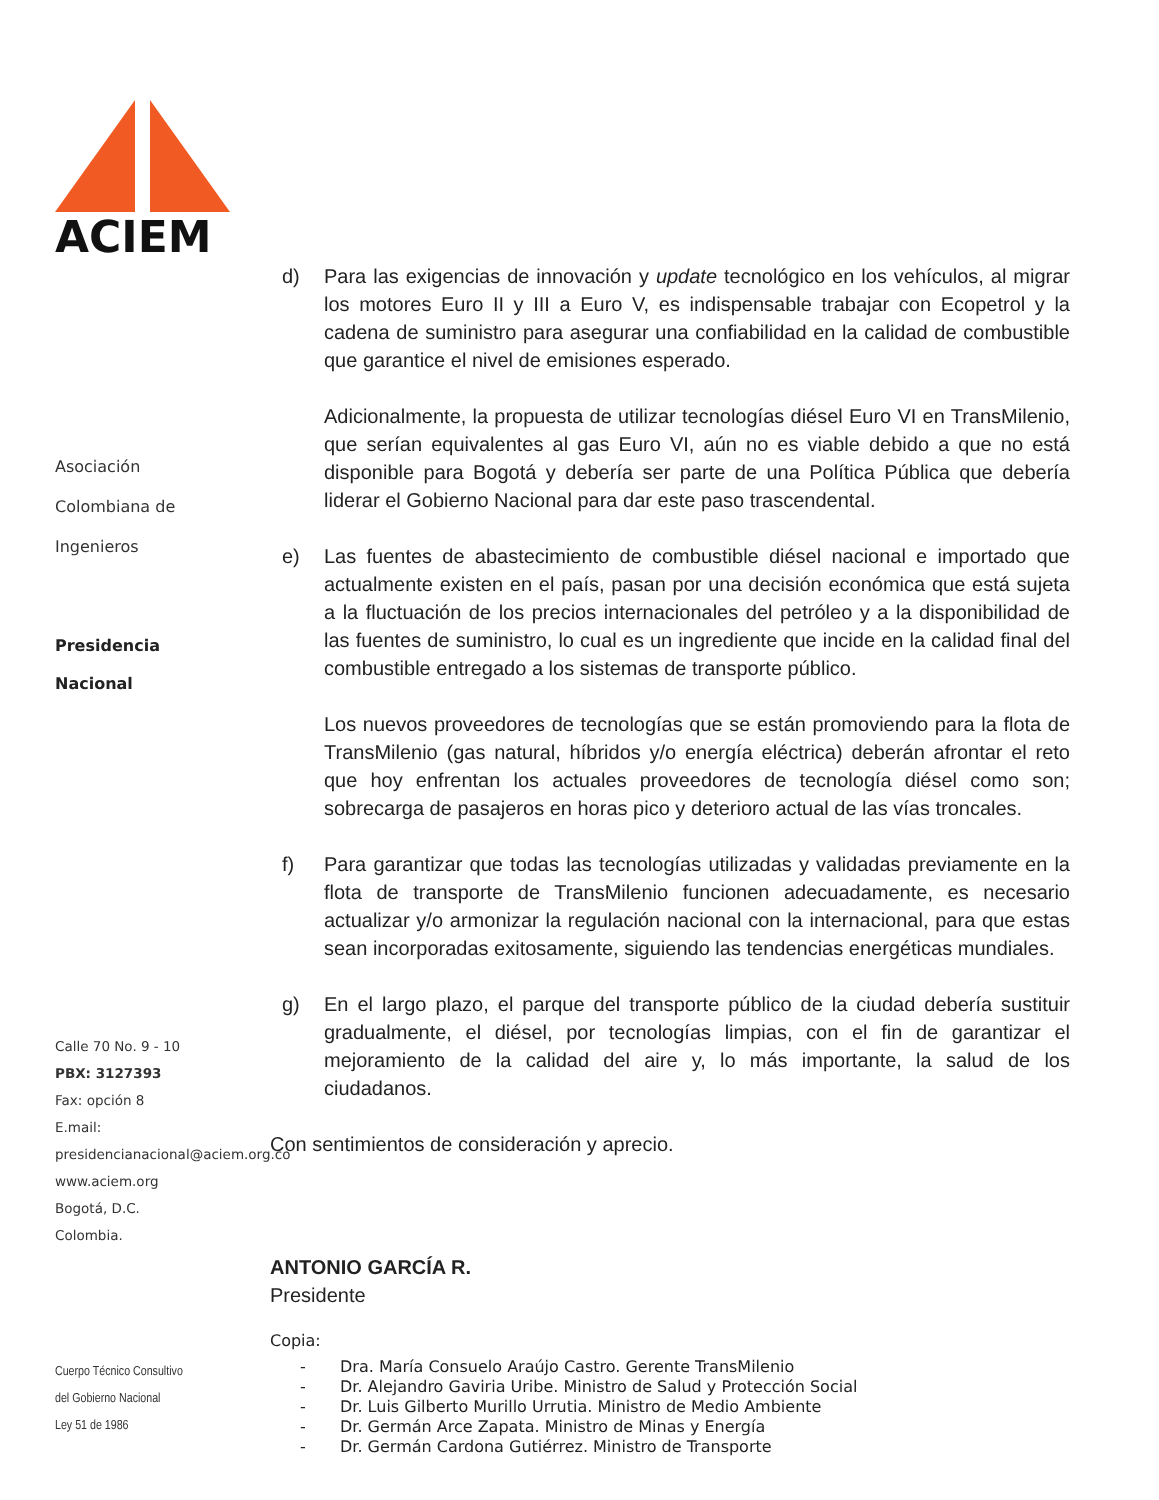ACIEM
Asociación
Colombiana de
Ingenieros
Presidencia
Nacional
Calle 70 No. 9 - 10
PBX: 3127393
Fax: opción 8
E.mail:
presidencianacional@aciem.org.co
www.aciem.org
Bogotá, D.C.
Colombia.
Cuerpo Técnico Consultivo
del Gobierno Nacional
Ley 51 de 1986
d) Para las exigencias de innovación y update tecnológico en los vehículos, al migrar los motores Euro II y III a Euro V, es indispensable trabajar con Ecopetrol y la cadena de suministro para asegurar una confiabilidad en la calidad de combustible que garantice el nivel de emisiones esperado.
Adicionalmente, la propuesta de utilizar tecnologías diésel Euro VI en TransMilenio, que serían equivalentes al gas Euro VI, aún no es viable debido a que no está disponible para Bogotá y debería ser parte de una Política Pública que debería liderar el Gobierno Nacional para dar este paso trascendental.
e) Las fuentes de abastecimiento de combustible diésel nacional e importado que actualmente existen en el país, pasan por una decisión económica que está sujeta a la fluctuación de los precios internacionales del petróleo y a la disponibilidad de las fuentes de suministro, lo cual es un ingrediente que incide en la calidad final del combustible entregado a los sistemas de transporte público.
Los nuevos proveedores de tecnologías que se están promoviendo para la flota de TransMilenio (gas natural, híbridos y/o energía eléctrica) deberán afrontar el reto que hoy enfrentan los actuales proveedores de tecnología diésel como son; sobrecarga de pasajeros en horas pico y deterioro actual de las vías troncales.
f) Para garantizar que todas las tecnologías utilizadas y validadas previamente en la flota de transporte de TransMilenio funcionen adecuadamente, es necesario actualizar y/o armonizar la regulación nacional con la internacional, para que estas sean incorporadas exitosamente, siguiendo las tendencias energéticas mundiales.
g) En el largo plazo, el parque del transporte público de la ciudad debería sustituir gradualmente, el diésel, por tecnologías limpias, con el fin de garantizar el mejoramiento de la calidad del aire y, lo más importante, la salud de los ciudadanos.
Con sentimientos de consideración y aprecio.
ANTONIO GARCÍA R.
Presidente
Copia:
- Dra. María Consuelo Araújo Castro. Gerente TransMilenio
- Dr. Alejandro Gaviria Uribe. Ministro de Salud y Protección Social
- Dr. Luis Gilberto Murillo Urrutia. Ministro de Medio Ambiente
- Dr. Germán Arce Zapata. Ministro de Minas y Energía
- Dr. Germán Cardona Gutiérrez. Ministro de Transporte